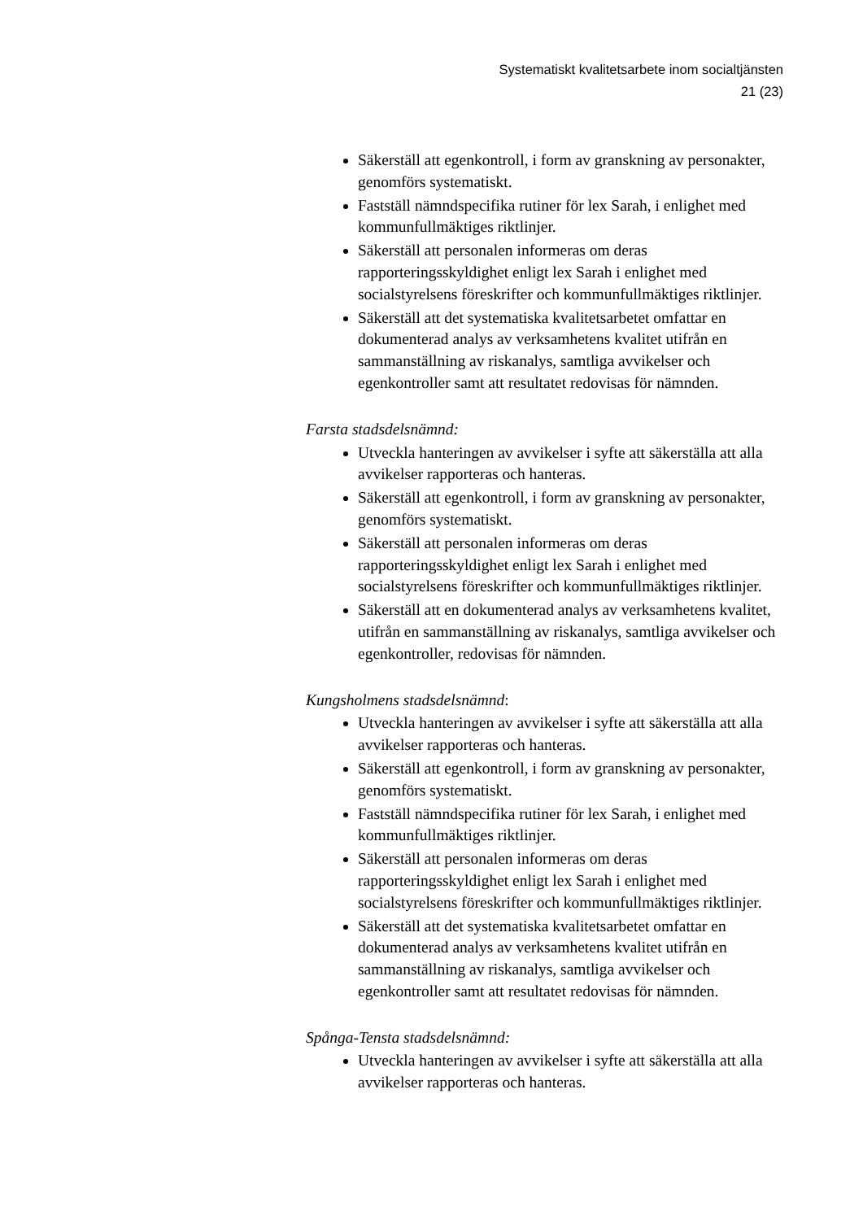Systematiskt kvalitetsarbete inom socialtjänsten
21 (23)
Säkerställ att egenkontroll, i form av granskning av personakter, genomförs systematiskt.
Fastställ nämndspecifika rutiner för lex Sarah, i enlighet med kommunfullmäktiges riktlinjer.
Säkerställ att personalen informeras om deras rapporteringsskyldighet enligt lex Sarah i enlighet med socialstyrelsens föreskrifter och kommunfullmäktiges riktlinjer.
Säkerställ att det systematiska kvalitetsarbetet omfattar en dokumenterad analys av verksamhetens kvalitet utifrån en sammanställning av riskanalys, samtliga avvikelser och egenkontroller samt att resultatet redovisas för nämnden.
Farsta stadsdelsnämnd:
Utveckla hanteringen av avvikelser i syfte att säkerställa att alla avvikelser rapporteras och hanteras.
Säkerställ att egenkontroll, i form av granskning av personakter, genomförs systematiskt.
Säkerställ att personalen informeras om deras rapporteringsskyldighet enligt lex Sarah i enlighet med socialstyrelsens föreskrifter och kommunfullmäktiges riktlinjer.
Säkerställ att en dokumenterad analys av verksamhetens kvalitet, utifrån en sammanställning av riskanalys, samtliga avvikelser och egenkontroller, redovisas för nämnden.
Kungsholmens stadsdelsnämnd:
Utveckla hanteringen av avvikelser i syfte att säkerställa att alla avvikelser rapporteras och hanteras.
Säkerställ att egenkontroll, i form av granskning av personakter, genomförs systematiskt.
Fastställ nämndspecifika rutiner för lex Sarah, i enlighet med kommunfullmäktiges riktlinjer.
Säkerställ att personalen informeras om deras rapporteringsskyldighet enligt lex Sarah i enlighet med socialstyrelsens föreskrifter och kommunfullmäktiges riktlinjer.
Säkerställ att det systematiska kvalitetsarbetet omfattar en dokumenterad analys av verksamhetens kvalitet utifrån en sammanställning av riskanalys, samtliga avvikelser och egenkontroller samt att resultatet redovisas för nämnden.
Spånga-Tensta stadsdelsnämnd:
Utveckla hanteringen av avvikelser i syfte att säkerställa att alla avvikelser rapporteras och hanteras.